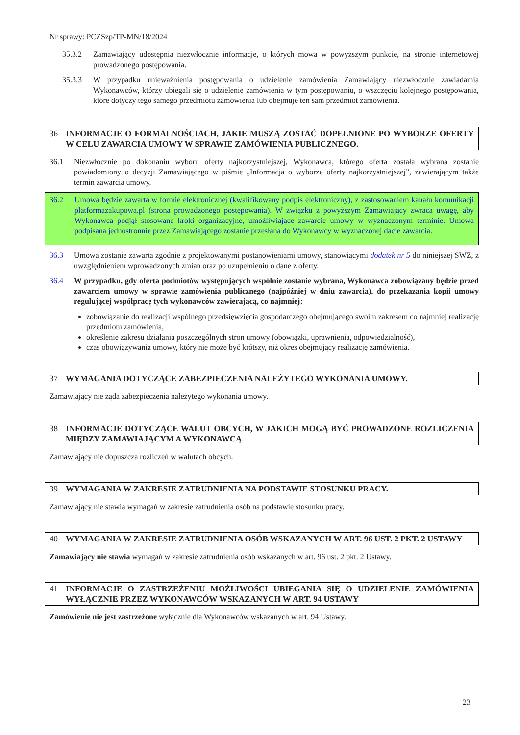Nr sprawy: PCZSzp/TP-MN/18/2024
35.3.2 Zamawiający udostępnia niezwłocznie informacje, o których mowa w powyższym punkcie, na stronie internetowej prowadzonego postępowania.
35.3.3 W przypadku unieważnienia postępowania o udzielenie zamówienia Zamawiający niezwłocznie zawiadamia Wykonawców, którzy ubiegali się o udzielenie zamówienia w tym postępowaniu, o wszczęciu kolejnego postępowania, które dotyczy tego samego przedmiotu zamówienia lub obejmuje ten sam przedmiot zamówienia.
36 INFORMACJE O FORMALNOŚCIACH, JAKIE MUSZĄ ZOSTAĆ DOPEŁNIONE PO WYBORZE OFERTY W CELU ZAWARCIA UMOWY W SPRAWIE ZAMÓWIENIA PUBLICZNEGO.
36.1 Niezwłocznie po dokonaniu wyboru oferty najkorzystniejszej, Wykonawca, którego oferta została wybrana zostanie powiadomiony o decyzji Zamawiającego w piśmie „Informacja o wyborze oferty najkorzystniejszej”, zawierającym także termin zawarcia umowy.
36.2 Umowa będzie zawarta w formie elektronicznej (kwalifikowany podpis elektroniczny), z zastosowaniem kanału komunikacji platformazakupowa.pl (strona prowadzonego postępowania). W związku z powyższym Zamawiający zwraca uwagę, aby Wykonawca podjął stosowane kroki organizacyjne, umożliwiające zawarcie umowy w wyznaczonym terminie. Umowa podpisana jednostronnie przez Zamawiającego zostanie przesłana do Wykonawcy w wyznaczonej dacie zawarcia.
36.3 Umowa zostanie zawarta zgodnie z projektowanymi postanowieniami umowy, stanowiącymi dodatek nr 5 do niniejszej SWZ, z uwzględnieniem wprowadzonych zmian oraz po uzupełnieniu o dane z oferty.
36.4 W przypadku, gdy oferta podmiotów występujących wspólnie zostanie wybrana, Wykonawca zobowiązany będzie przed zawarciem umowy w sprawie zamówienia publicznego (najpóźniej w dniu zawarcia), do przekazania kopii umowy regulującej współpracę tych wykonawców zawierającą, co najmniej:
zobowiązanie do realizacji wspólnego przedsięwzięcia gospodarczego obejmującego swoim zakresem co najmniej realizację przedmiotu zamówienia,
określenie zakresu działania poszczególnych stron umowy (obowiązki, uprawnienia, odpowiedzialność),
czas obowiązywania umowy, który nie może być krótszy, niż okres obejmujący realizację zamówienia.
37 WYMAGANIA DOTYCZĄCE ZABEZPIECZENIA NALEŻYTEGO WYKONANIA UMOWY.
Zamawiający nie żąda zabezpieczenia należytego wykonania umowy.
38 INFORMACJE DOTYCZĄCE WALUT OBCYCH, W JAKICH MOGĄ BYĆ PROWADZONE ROZLICZENIA MIĘDZY ZAMAWIAJĄCYM A WYKONAWCĄ.
Zamawiający nie dopuszcza rozliczeń w walutach obcych.
39 WYMAGANIA W ZAKRESIE ZATRUDNIENIA NA PODSTAWIE STOSUNKU PRACY.
Zamawiający nie stawia wymagań w zakresie zatrudnienia osób na podstawie stosunku pracy.
40 WYMAGANIA W ZAKRESIE ZATRUDNIENIA OSÓB WSKAZANYCH W ART. 96 UST. 2 PKT. 2 USTAWY
Zamawiający nie stawia wymagań w zakresie zatrudnienia osób wskazanych w art. 96 ust. 2 pkt. 2 Ustawy.
41 INFORMACJE O ZASTRZEŻENIU MOŻLIWOŚCI UBIEGANIA SIĘ O UDZIELENIE ZAMÓWIENIA WYŁĄCZNIE PRZEZ WYKONAWCÓW WSKAZANYCH W ART. 94 USTAWY
Zamówienie nie jest zastrzeżone wyłącznie dla Wykonawców wskazanych w art. 94 Ustawy.
23